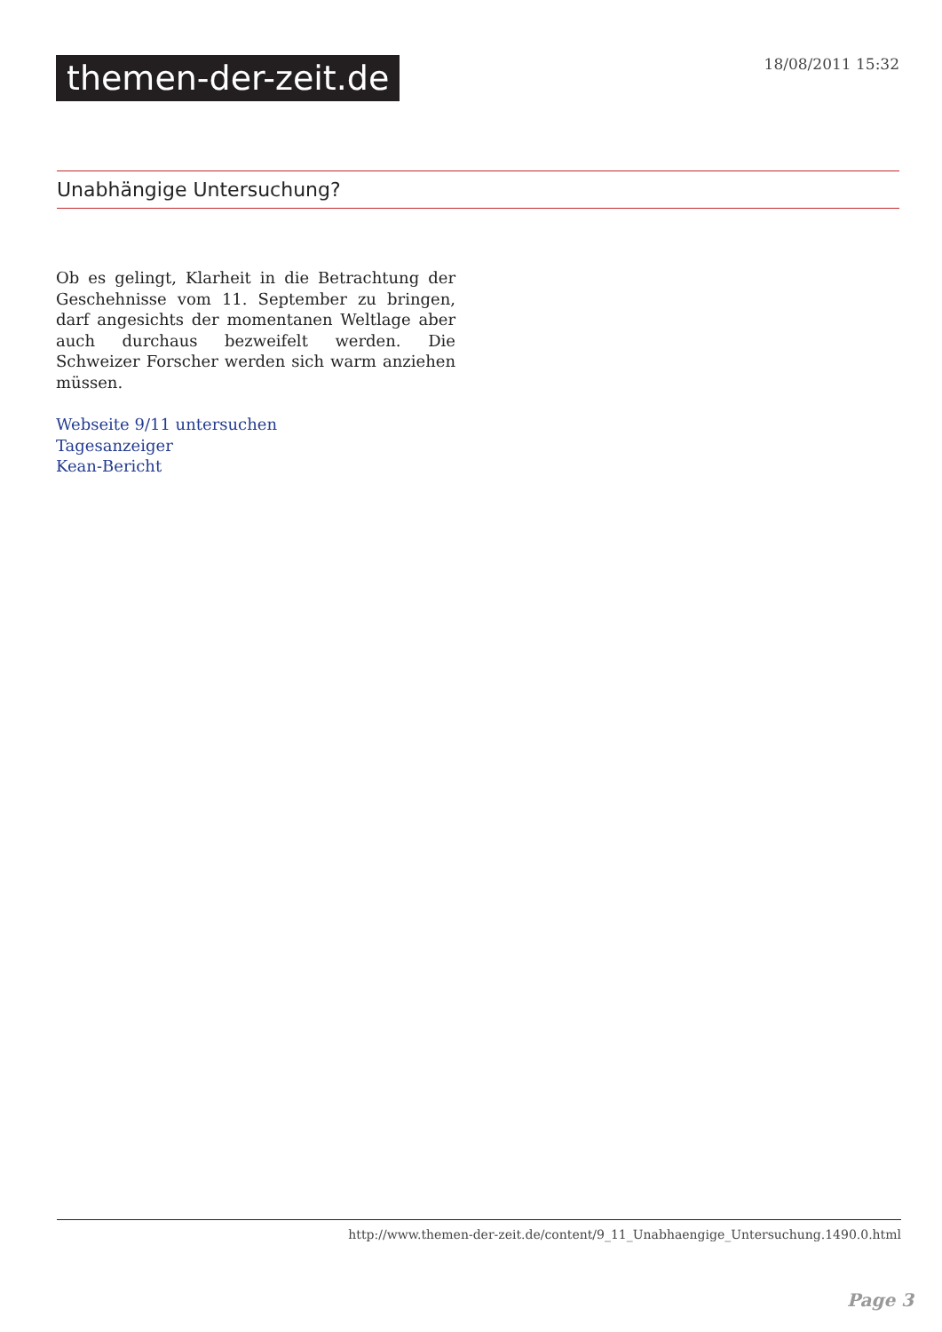themen-der-zeit.de
18/08/2011 15:32
Unabhängige Untersuchung?
Ob es gelingt, Klarheit in die Betrachtung der Geschehnisse vom 11. September zu bringen, darf angesichts der momentanen Weltlage aber auch durchaus bezweifelt werden. Die Schweizer Forscher werden sich warm anziehen müssen.
Webseite 9/11 untersuchen
Tagesanzeiger
Kean-Bericht
http://www.themen-der-zeit.de/content/9_11_Unabhaengige_Untersuchung.1490.0.html
Page 3